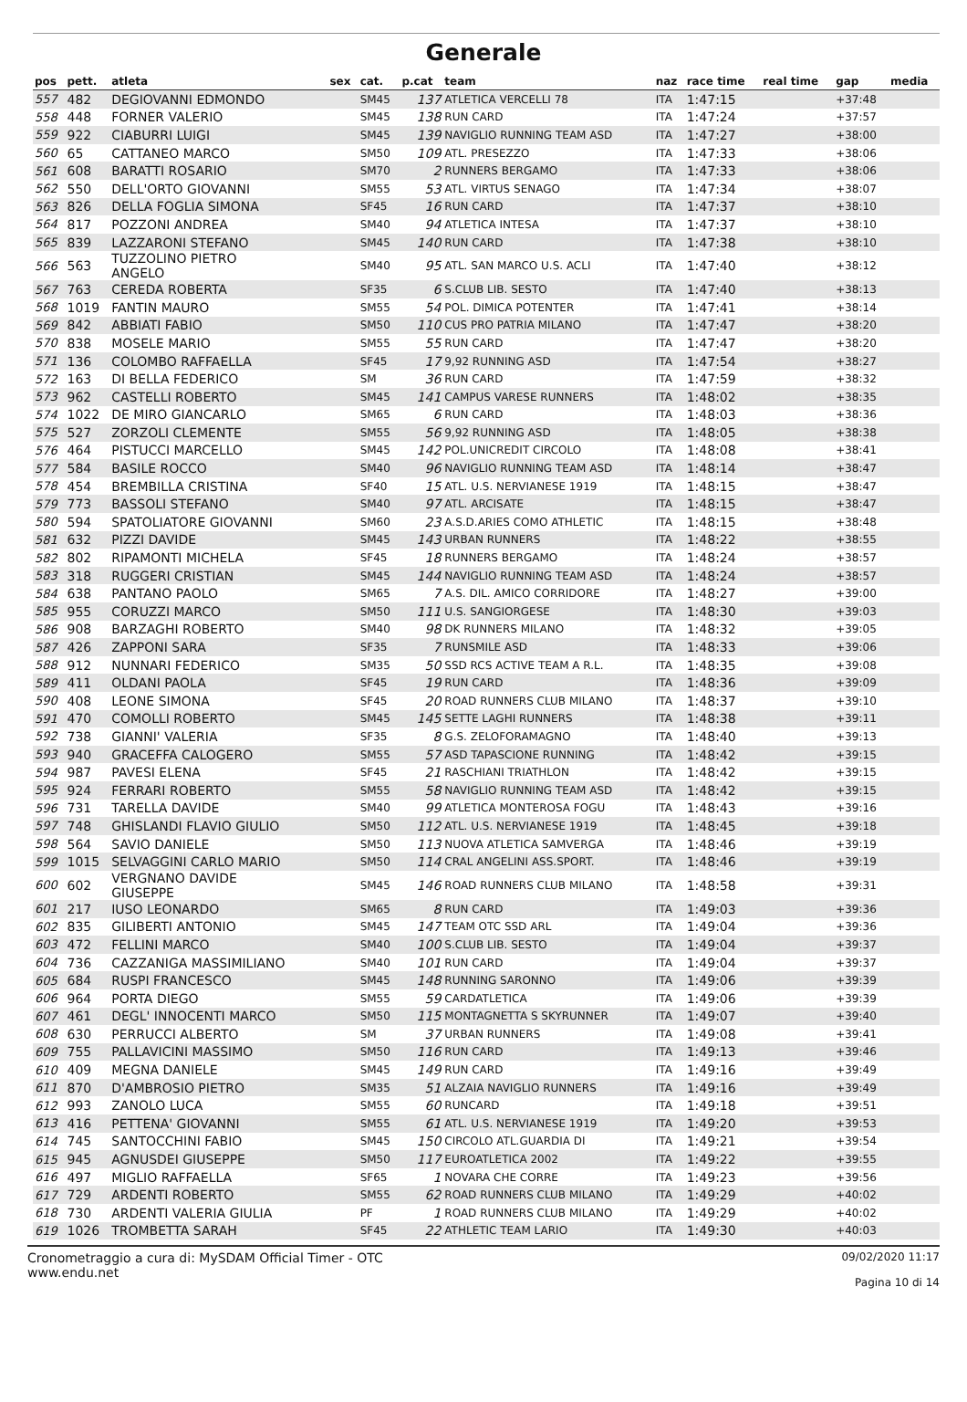Generale
| pos | pett. | atleta | sex | cat. | p.cat | team | naz | race time | real time | gap | media |
| --- | --- | --- | --- | --- | --- | --- | --- | --- | --- | --- | --- |
| 557 | 482 | DEGIOVANNI EDMONDO | | SM45 | 137 | ATLETICA VERCELLI 78 | ITA | 1:47:15 | | +37:48 | |
| 558 | 448 | FORNER VALERIO | | SM45 | 138 | RUN CARD | ITA | 1:47:24 | | +37:57 | |
| 559 | 922 | CIABURRI LUIGI | | SM45 | 139 | NAVIGLIO RUNNING TEAM ASD | ITA | 1:47:27 | | +38:00 | |
| 560 | 65 | CATTANEO MARCO | | SM50 | 109 | ATL. PRESEZZO | ITA | 1:47:33 | | +38:06 | |
| 561 | 608 | BARATTI ROSARIO | | SM70 | 2 | RUNNERS BERGAMO | ITA | 1:47:33 | | +38:06 | |
| 562 | 550 | DELL'ORTO GIOVANNI | | SM55 | 53 | ATL. VIRTUS SENAGO | ITA | 1:47:34 | | +38:07 | |
| 563 | 826 | DELLA FOGLIA SIMONA | | SF45 | 16 | RUN CARD | ITA | 1:47:37 | | +38:10 | |
| 564 | 817 | POZZONI ANDREA | | SM40 | 94 | ATLETICA INTESA | ITA | 1:47:37 | | +38:10 | |
| 565 | 839 | LAZZARONI STEFANO | | SM45 | 140 | RUN CARD | ITA | 1:47:38 | | +38:10 | |
| 566 | 563 | TUZZOLINO PIETRO ANGELO | | SM40 | 95 | ATL. SAN MARCO U.S. ACLI | ITA | 1:47:40 | | +38:12 | |
| 567 | 763 | CEREDA ROBERTA | | SF35 | 6 | S.CLUB LIB. SESTO | ITA | 1:47:40 | | +38:13 | |
| 568 | 1019 | FANTIN MAURO | | SM55 | 54 | POL. DIMICA POTENTER | ITA | 1:47:41 | | +38:14 | |
| 569 | 842 | ABBIATI FABIO | | SM50 | 110 | CUS PRO PATRIA MILANO | ITA | 1:47:47 | | +38:20 | |
| 570 | 838 | MOSELE MARIO | | SM55 | 55 | RUN CARD | ITA | 1:47:47 | | +38:20 | |
| 571 | 136 | COLOMBO RAFFAELLA | | SF45 | 17 | 9,92 RUNNING ASD | ITA | 1:47:54 | | +38:27 | |
| 572 | 163 | DI BELLA FEDERICO | | SM | 36 | RUN CARD | ITA | 1:47:59 | | +38:32 | |
| 573 | 962 | CASTELLI ROBERTO | | SM45 | 141 | CAMPUS VARESE RUNNERS | ITA | 1:48:02 | | +38:35 | |
| 574 | 1022 | DE MIRO GIANCARLO | | SM65 | 6 | RUN CARD | ITA | 1:48:03 | | +38:36 | |
| 575 | 527 | ZORZOLI CLEMENTE | | SM55 | 56 | 9,92 RUNNING ASD | ITA | 1:48:05 | | +38:38 | |
| 576 | 464 | PISTUCCI MARCELLO | | SM45 | 142 | POL.UNICREDIT CIRCOLO | ITA | 1:48:08 | | +38:41 | |
| 577 | 584 | BASILE ROCCO | | SM40 | 96 | NAVIGLIO RUNNING TEAM ASD | ITA | 1:48:14 | | +38:47 | |
| 578 | 454 | BREMBILLA CRISTINA | | SF40 | 15 | ATL. U.S. NERVIANESE 1919 | ITA | 1:48:15 | | +38:47 | |
| 579 | 773 | BASSOLI STEFANO | | SM40 | 97 | ATL. ARCISATE | ITA | 1:48:15 | | +38:47 | |
| 580 | 594 | SPATOLIATORE GIOVANNI | | SM60 | 23 | A.S.D.ARIES COMO ATHLETIC | ITA | 1:48:15 | | +38:48 | |
| 581 | 632 | PIZZI DAVIDE | | SM45 | 143 | URBAN RUNNERS | ITA | 1:48:22 | | +38:55 | |
| 582 | 802 | RIPAMONTI MICHELA | | SF45 | 18 | RUNNERS BERGAMO | ITA | 1:48:24 | | +38:57 | |
| 583 | 318 | RUGGERI CRISTIAN | | SM45 | 144 | NAVIGLIO RUNNING TEAM ASD | ITA | 1:48:24 | | +38:57 | |
| 584 | 638 | PANTANO PAOLO | | SM65 | 7 | A.S. DIL. AMICO CORRIDORE | ITA | 1:48:27 | | +39:00 | |
| 585 | 955 | CORUZZI MARCO | | SM50 | 111 | U.S. SANGIORGESE | ITA | 1:48:30 | | +39:03 | |
| 586 | 908 | BARZAGHI ROBERTO | | SM40 | 98 | DK RUNNERS MILANO | ITA | 1:48:32 | | +39:05 | |
| 587 | 426 | ZAPPONI SARA | | SF35 | 7 | RUNSMILE ASD | ITA | 1:48:33 | | +39:06 | |
| 588 | 912 | NUNNARI FEDERICO | | SM35 | 50 | SSD RCS ACTIVE TEAM A R.L. | ITA | 1:48:35 | | +39:08 | |
| 589 | 411 | OLDANI PAOLA | | SF45 | 19 | RUN CARD | ITA | 1:48:36 | | +39:09 | |
| 590 | 408 | LEONE SIMONA | | SF45 | 20 | ROAD RUNNERS CLUB MILANO | ITA | 1:48:37 | | +39:10 | |
| 591 | 470 | COMOLLI ROBERTO | | SM45 | 145 | SETTE LAGHI RUNNERS | ITA | 1:48:38 | | +39:11 | |
| 592 | 738 | GIANNI' VALERIA | | SF35 | 8 | G.S. ZELOFORAMAGNO | ITA | 1:48:40 | | +39:13 | |
| 593 | 940 | GRACEFFA CALOGERO | | SM55 | 57 | ASD TAPASCIONE RUNNING | ITA | 1:48:42 | | +39:15 | |
| 594 | 987 | PAVESI ELENA | | SF45 | 21 | RASCHIANI TRIATHLON | ITA | 1:48:42 | | +39:15 | |
| 595 | 924 | FERRARI ROBERTO | | SM55 | 58 | NAVIGLIO RUNNING TEAM ASD | ITA | 1:48:42 | | +39:15 | |
| 596 | 731 | TARELLA DAVIDE | | SM40 | 99 | ATLETICA MONTEROSA FOGU | ITA | 1:48:43 | | +39:16 | |
| 597 | 748 | GHISLANDI FLAVIO GIULIO | | SM50 | 112 | ATL. U.S. NERVIANESE 1919 | ITA | 1:48:45 | | +39:18 | |
| 598 | 564 | SAVIO DANIELE | | SM50 | 113 | NUOVA ATLETICA SAMVERGA | ITA | 1:48:46 | | +39:19 | |
| 599 | 1015 | SELVAGGINI CARLO MARIO | | SM50 | 114 | CRAL ANGELINI ASS.SPORT. | ITA | 1:48:46 | | +39:19 | |
| 600 | 602 | VERGNANO DAVIDE GIUSEPPE | | SM45 | 146 | ROAD RUNNERS CLUB MILANO | ITA | 1:48:58 | | +39:31 | |
| 601 | 217 | IUSO LEONARDO | | SM65 | 8 | RUN CARD | ITA | 1:49:03 | | +39:36 | |
| 602 | 835 | GILIBERTI ANTONIO | | SM45 | 147 | TEAM OTC SSD ARL | ITA | 1:49:04 | | +39:36 | |
| 603 | 472 | FELLINI MARCO | | SM40 | 100 | S.CLUB LIB. SESTO | ITA | 1:49:04 | | +39:37 | |
| 604 | 736 | CAZZANIGA MASSIMILIANO | | SM40 | 101 | RUN CARD | ITA | 1:49:04 | | +39:37 | |
| 605 | 684 | RUSPI FRANCESCO | | SM45 | 148 | RUNNING SARONNO | ITA | 1:49:06 | | +39:39 | |
| 606 | 964 | PORTA DIEGO | | SM55 | 59 | CARDATLETICA | ITA | 1:49:06 | | +39:39 | |
| 607 | 461 | DEGL' INNOCENTI MARCO | | SM50 | 115 | MONTAGNETTA S SKYRUNNER | ITA | 1:49:07 | | +39:40 | |
| 608 | 630 | PERRUCCI ALBERTO | | SM | 37 | URBAN RUNNERS | ITA | 1:49:08 | | +39:41 | |
| 609 | 755 | PALLAVICINI MASSIMO | | SM50 | 116 | RUN CARD | ITA | 1:49:13 | | +39:46 | |
| 610 | 409 | MEGNA DANIELE | | SM45 | 149 | RUN CARD | ITA | 1:49:16 | | +39:49 | |
| 611 | 870 | D'AMBROSIO PIETRO | | SM35 | 51 | ALZAIA NAVIGLIO RUNNERS | ITA | 1:49:16 | | +39:49 | |
| 612 | 993 | ZANOLO LUCA | | SM55 | 60 | RUNCARD | ITA | 1:49:18 | | +39:51 | |
| 613 | 416 | PETTENA' GIOVANNI | | SM55 | 61 | ATL. U.S. NERVIANESE 1919 | ITA | 1:49:20 | | +39:53 | |
| 614 | 745 | SANTOCCHINI FABIO | | SM45 | 150 | CIRCOLO ATL.GUARDIA DI | ITA | 1:49:21 | | +39:54 | |
| 615 | 945 | AGNUSDEI GIUSEPPE | | SM50 | 117 | EUROATLETICA 2002 | ITA | 1:49:22 | | +39:55 | |
| 616 | 497 | MIGLIO RAFFAELLA | | SF65 | 1 | NOVARA CHE CORRE | ITA | 1:49:23 | | +39:56 | |
| 617 | 729 | ARDENTI ROBERTO | | SM55 | 62 | ROAD RUNNERS CLUB MILANO | ITA | 1:49:29 | | +40:02 | |
| 618 | 730 | ARDENTI VALERIA GIULIA | | PF | 1 | ROAD RUNNERS CLUB MILANO | ITA | 1:49:29 | | +40:02 | |
| 619 | 1026 | TROMBETTA SARAH | | SF45 | 22 | ATHLETIC TEAM LARIO | ITA | 1:49:30 | | +40:03 | |
Cronometraggio a cura di: MySDAM Official Timer - OTC
www.endu.net
09/02/2020 11:17
Pagina 10 di 14